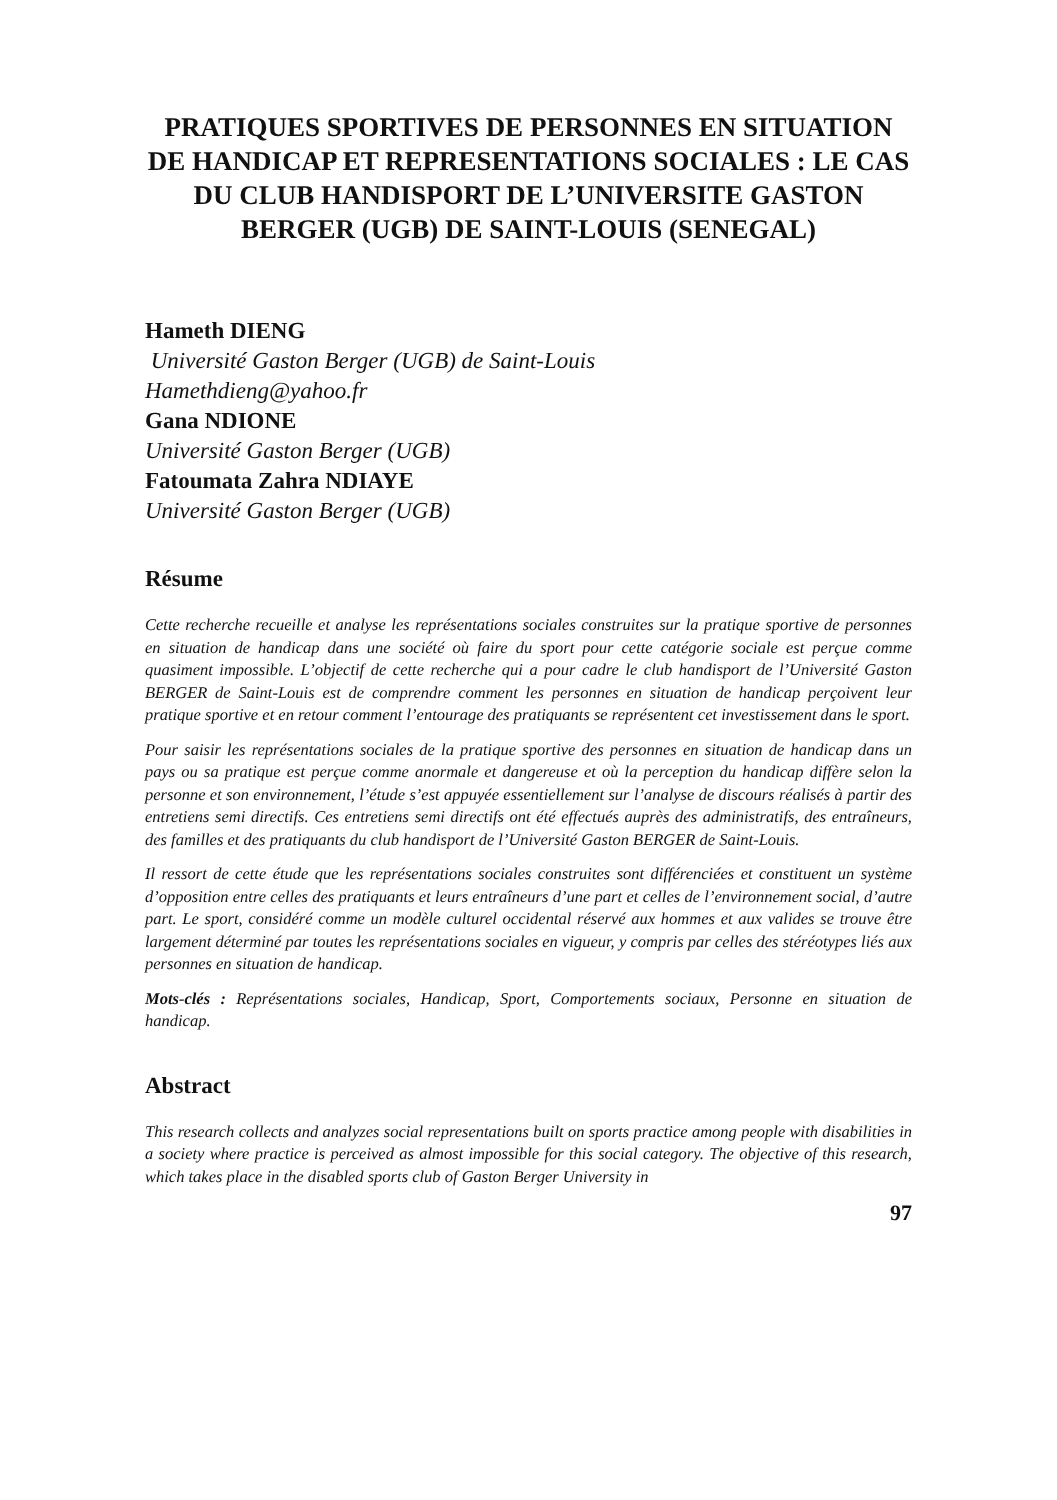PRATIQUES SPORTIVES DE PERSONNES EN SITUATION DE HANDICAP ET REPRESENTATIONS SOCIALES : LE CAS DU CLUB HANDISPORT DE L’UNIVERSITE GASTON BERGER (UGB) DE SAINT-LOUIS (SENEGAL)
Hameth DIENG
Université Gaston Berger (UGB) de Saint-Louis
Hamethdieng@yahoo.fr
Gana NDIONE
Université Gaston Berger (UGB)
Fatoumata Zahra NDIAYE
Université Gaston Berger (UGB)
Résume
Cette recherche recueille et analyse les représentations sociales construites sur la pratique sportive de personnes en situation de handicap dans une société où faire du sport pour cette catégorie sociale est perçue comme quasiment impossible. L’objectif de cette recherche qui a pour cadre le club handisport de l’Université Gaston BERGER de Saint-Louis est de comprendre comment les personnes en situation de handicap perçoivent leur pratique sportive et en retour comment l’entourage des pratiquants se représentent cet investissement dans le sport.
Pour saisir les représentations sociales de la pratique sportive des personnes en situation de handicap dans un pays ou sa pratique est perçue comme anormale et dangereuse et où la perception du handicap diffère selon la personne et son environnement, l’étude s’est appuyée essentiellement sur l’analyse de discours réalisés à partir des entretiens semi directifs. Ces entretiens semi directifs ont été effectués auprès des administratifs, des entraîneurs, des familles et des pratiquants du club handisport de l’Université Gaston BERGER de Saint-Louis.
Il ressort de cette étude que les représentations sociales construites sont différenciées et constituent un système d’opposition entre celles des pratiquants et leurs entraîneurs d’une part et celles de l’environnement social, d’autre part. Le sport, considéré comme un modèle culturel occidental réservé aux hommes et aux valides se trouve être largement déterminé par toutes les représentations sociales en vigueur, y compris par celles des stéréotypes liés aux personnes en situation de handicap.
Mots-clés : Représentations sociales, Handicap, Sport, Comportements sociaux, Personne en situation de handicap.
Abstract
This research collects and analyzes social representations built on sports practice among people with disabilities in a society where practice is perceived as almost impossible for this social category. The objective of this research, which takes place in the disabled sports club of Gaston Berger University in
97